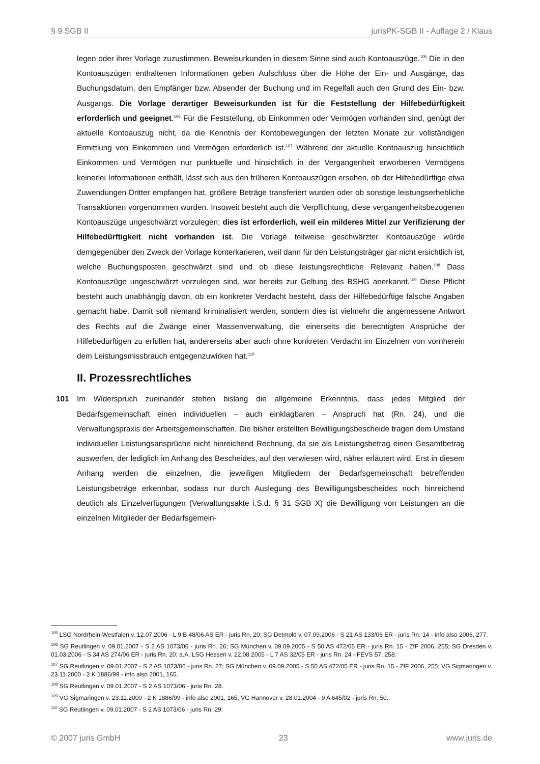§ 9 SGB II jurisPK-SGB II - Auflage 2 / Klaus
legen oder ihrer Vorlage zuzustimmen. Beweisurkunden in diesem Sinne sind auch Kontoauszü­ge.<sup>105</sup> Die in den Kontoauszügen enthaltenen Informationen geben Aufschluss über die Höhe der Ein- und Ausgänge, das Buchungsdatum, den Empfänger bzw. Absender der Buchung und im Regelfall auch den Grund des Ein- bzw. Ausgangs. Die Vorlage derartiger Beweisurkunden ist für die Feststellung der Hilfebedürftigkeit erforderlich und geeignet.<sup>106</sup> Für die Feststellung, ob Einkommen oder Vermögen vorhanden sind, genügt der aktuelle Kontoauszug nicht, da die Kenntnis der Kontobewegungen der letzten Monate zur vollständigen Ermittlung von Einkommen und Vermögen erforderlich ist.<sup>107</sup> Während der aktuelle Kontoauszug hinsichtlich Einkommen und Vermögen nur punktuelle und hinsichtlich in der Vergangenheit erworbenen Vermögens keinerlei Informationen enthält, lässt sich aus den früheren Kontoauszügen ersehen, ob der Hilfebedürftige etwa Zuwendungen Dritter empfangen hat, größere Beträge transferiert wurden oder ob sonstige leistungserhebliche Transaktionen vorgenommen wurden. Insoweit besteht auch die Verpflichtung, diese vergangenheitsbezogenen Kontoauszüge ungeschwärzt vorzulegen; dies ist erforderlich, weil ein milderes Mittel zur Verifizierung der Hilfebedürftigkeit nicht vorhanden ist. Die Vorlage teilweise geschwärzter Kontoauszüge würde demgegenüber den Zweck der Vorlage konterkarieren, weil dann für den Leistungsträger gar nicht ersichtlich ist, welche Buchungsposten geschwärzt sind und ob diese leistungsrechtliche Relevanz haben.<sup>108</sup> Dass Kontoauszüge unge­schwärzt vorzulegen sind, war bereits zur Geltung des BSHG anerkannt.<sup>109</sup> Diese Pflicht besteht auch unabhängig davon, ob ein konkreter Verdacht besteht, dass der Hilfebedürftige falsche An­gaben gemacht habe. Damit soll niemand kriminalisiert werden, sondern dies ist vielmehr die an­gemessene Antwort des Rechts auf die Zwänge einer Massenverwaltung, die einerseits die be­rechtigten Ansprüche der Hilfebedürftigen zu erfüllen hat, andererseits aber auch ohne konkreten Verdacht im Einzelnen von vornherein dem Leistungsmissbrauch entgegenzuwirken hat.<sup>110</sup>
II. Prozessrechtliches
101 Im Widerspruch zueinander stehen bislang die allgemeine Erkenntnis, dass jedes Mitglied der Bedarfsgemeinschaft einen individuellen – auch einklagbaren – Anspruch hat (Rn. 24), und die Verwaltungspraxis der Arbeitsgemeinschaften. Die bisher erstellten Bewilligungsbescheide tragen dem Umstand individueller Leistungsansprüche nicht hinreichend Rechnung, da sie als Leistungs­betrag einen Gesamtbetrag auswerfen, der lediglich im Anhang des Bescheides, auf den verwiesen wird, näher erläutert wird. Erst in diesem Anhang werden die einzelnen, die jeweiligen Mitgliedern der Bedarfsgemeinschaft betreffenden Leistungsbeträge erkennbar, sodass nur durch Auslegung des Bewilligungsbescheides noch hinreichend deutlich als Einzelverfügungen (Verwaltungsakte i.S.d. § 31 SGB X) die Bewilligung von Leistungen an die einzelnen Mitglieder der Bedarfsgemein-
<sup>105</sup> LSG Nordrhein-Westfalen v. 12.07.2006 - L 9 B 48/06 AS ER - juris Rn. 20; SG Detmold v. 07.09.2006 - S 21 AS 133/06 ER - juris Rn. 14 - info also 2006, 277.
<sup>106</sup> SG Reutlingen v. 09.01.2007 - S 2 AS 1073/06 - juris Rn. 26; SG München v. 09.09.2005 - S 50 AS 472/05 ER - juris Rn. 15 - ZfF 2006, 255; SG Dresden v. 01.03.2006 - S 34 AS 274/06 ER - juris Rn. 20; a.A. LSG Hessen v. 22.08.2005 - L 7 AS 32/05 ER - juris Rn. 24 - FEVS 57, 258.
<sup>107</sup> SG Reutlingen v. 09.01.2007 - S 2 AS 1073/06 - juris Rn. 27; SG München v. 09.09.2005 - S 50 AS 472/05 ER - juris Rn. 15 - ZfF 2006, 255; VG Sigmaringen v. 23.11.2000 - 2 K 1886/99 - info also 2001, 165.
<sup>108</sup> SG Reutlingen v. 09.01.2007 - S 2 AS 1073/06 - juris Rn. 28.
<sup>109</sup> VG Sigmaringen v. 23.11.2000 - 2 K 1886/99 - info also 2001, 165; VG Hannover v. 28.01.2004 - 9 A 645/02 - juris Rn. 50.
<sup>110</sup> SG Reutlingen v. 09.01.2007 - S 2 AS 1073/06 - juris Rn. 29.
© 2007 juris GmbH 23 www.juris.de